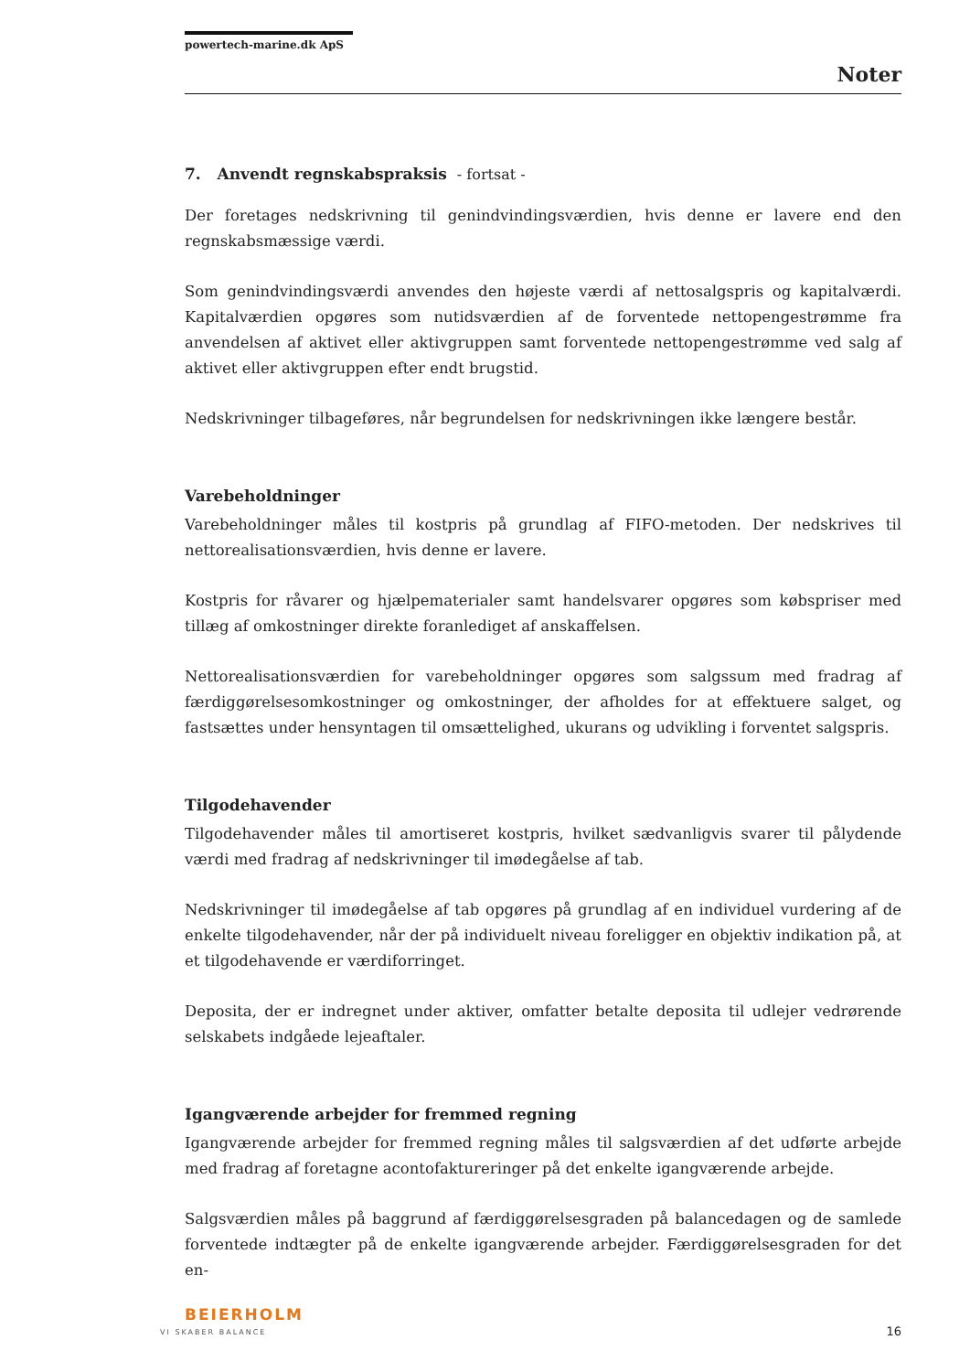powertech-marine.dk ApS
Noter
7. Anvendt regnskabspraksis - fortsat -
Der foretages nedskrivning til genindvindingsværdien, hvis denne er lavere end den regnskabsmæssige værdi.
Som genindvindingsværdi anvendes den højeste værdi af nettosalgspris og kapitalværdi. Kapitalværdien opgøres som nutidsværdien af de forventede nettopengestrømme fra anvendelsen af aktivet eller aktivgruppen samt forventede nettopengestrømme ved salg af aktivet eller aktivgruppen efter endt brugstid.
Nedskrivninger tilbageføres, når begrundelsen for nedskrivningen ikke længere består.
Varebeholdninger
Varebeholdninger måles til kostpris på grundlag af FIFO-metoden. Der nedskrives til nettorealisationsværdien, hvis denne er lavere.
Kostpris for råvarer og hjælpematerialer samt handelsvarer opgøres som købspriser med tillæg af omkostninger direkte foranlediget af anskaffelsen.
Nettorealisationsværdien for varebeholdninger opgøres som salgssum med fradrag af færdiggørelsesomkostninger og omkostninger, der afholdes for at effektuere salget, og fastsættes under hensyntagen til omsættelighed, ukurans og udvikling i forventet salgspris.
Tilgodehavender
Tilgodehavender måles til amortiseret kostpris, hvilket sædvanligvis svarer til pålydende værdi med fradrag af nedskrivninger til imødegåelse af tab.
Nedskrivninger til imødegåelse af tab opgøres på grundlag af en individuel vurdering af de enkelte tilgodehavender, når der på individuelt niveau foreligger en objektiv indikation på, at et tilgodehavende er værdiforringet.
Deposita, der er indregnet under aktiver, omfatter betalte deposita til udlejer vedrørende selskabets indgåede lejeaftaler.
Igangværende arbejder for fremmed regning
Igangværende arbejder for fremmed regning måles til salgsværdien af det udførte arbejde med fradrag af foretagne acontofaktureringer på det enkelte igangværende arbejde.
Salgsværdien måles på baggrund af færdiggørelsesgraden på balancedagen og de samlede forventede indtægter på de enkelte igangværende arbejder. Færdiggørelsesgraden for det en-
BEIERHOLM
VI SKABER BALANCE 16